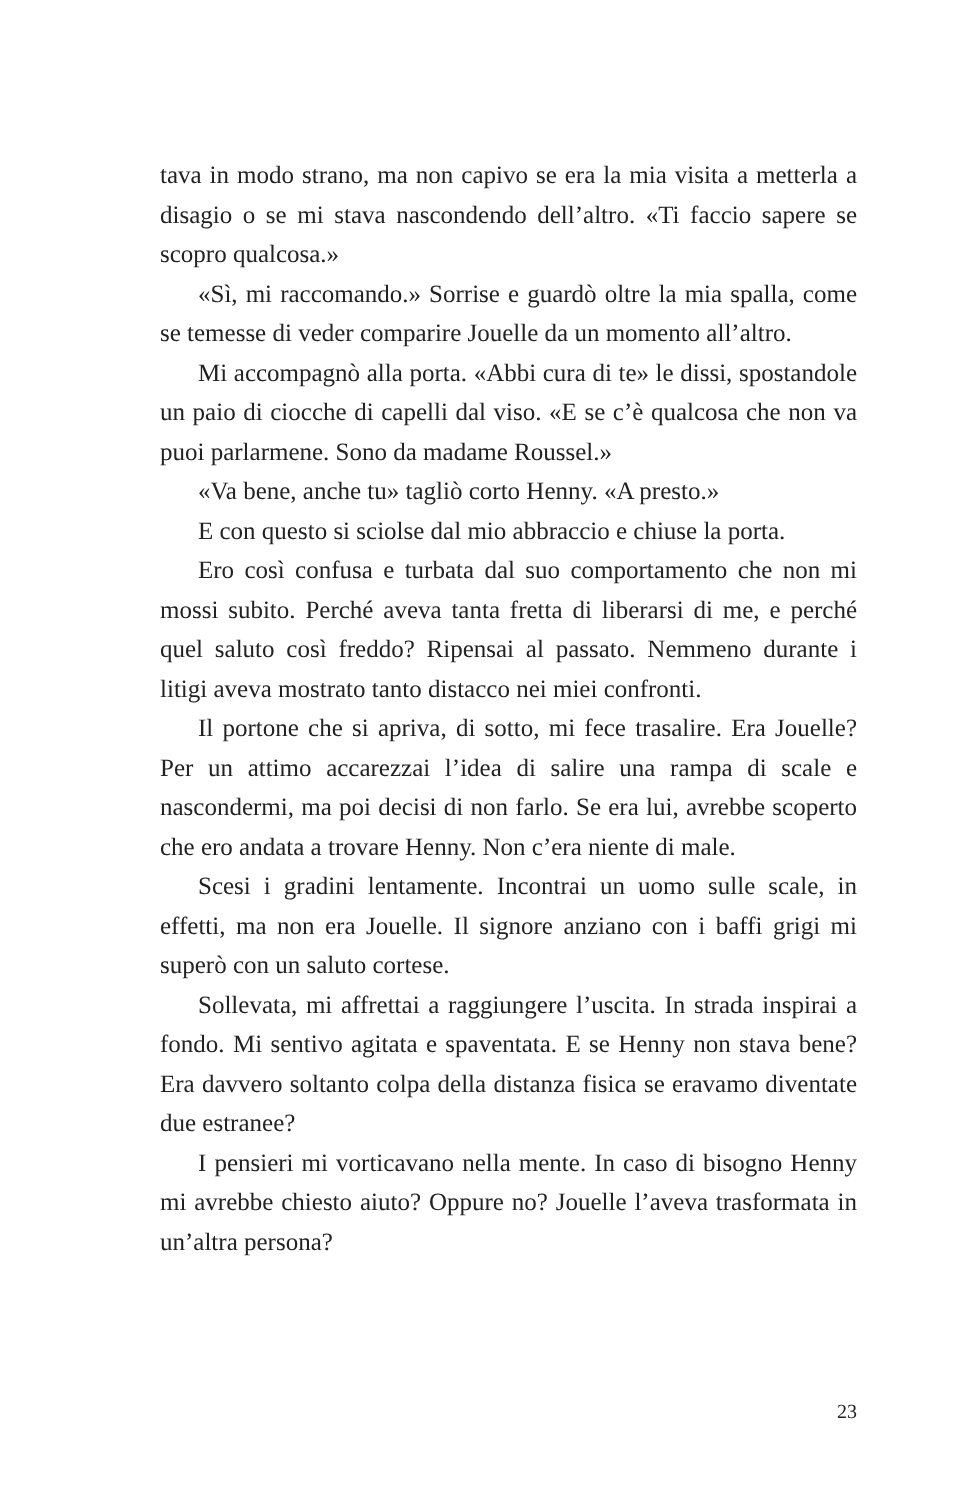tava in modo strano, ma non capivo se era la mia visita a metterla a disagio o se mi stava nascondendo dell’altro. «Ti faccio sapere se scopro qualcosa.»
«Sì, mi raccomando.» Sorrise e guardò oltre la mia spalla, come se temesse di veder comparire Jouelle da un momento all’altro.
Mi accompagnò alla porta. «Abbi cura di te» le dissi, spostandole un paio di ciocche di capelli dal viso. «E se c’è qualcosa che non va puoi parlarmene. Sono da madame Roussel.»
«Va bene, anche tu» tagliò corto Henny. «A presto.»
E con questo si sciolse dal mio abbraccio e chiuse la porta.
Ero così confusa e turbata dal suo comportamento che non mi mossi subito. Perché aveva tanta fretta di liberarsi di me, e perché quel saluto così freddo? Ripensai al passato. Nemmeno durante i litigi aveva mostrato tanto distacco nei miei confronti.
Il portone che si apriva, di sotto, mi fece trasalire. Era Jouelle? Per un attimo accarezzai l’idea di salire una rampa di scale e nascondermi, ma poi decisi di non farlo. Se era lui, avrebbe scoperto che ero andata a trovare Henny. Non c’era niente di male.
Scesi i gradini lentamente. Incontrai un uomo sulle scale, in effetti, ma non era Jouelle. Il signore anziano con i baffi grigi mi superò con un saluto cortese.
Sollevata, mi affrettai a raggiungere l’uscita. In strada inspirai a fondo. Mi sentivo agitata e spaventata. E se Henny non stava bene? Era davvero soltanto colpa della distanza fisica se eravamo diventate due estranee?
I pensieri mi vorticavano nella mente. In caso di bisogno Henny mi avrebbe chiesto aiuto? Oppure no? Jouelle l’aveva trasformata in un’altra persona?
23